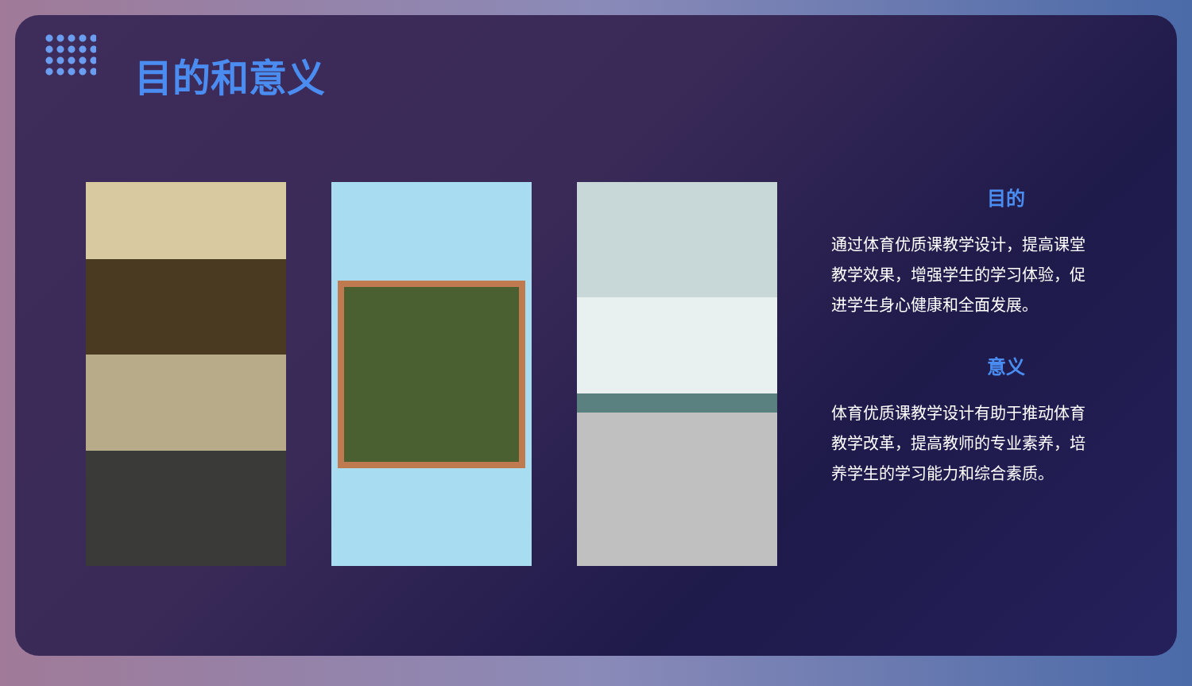目的和意义
目的
通过体育优质课教学设计，提高课堂教学效果，增强学生的学习体验，促进学生身心健康和全面发展。
意义
体育优质课教学设计有助于推动体育教学改革，提高教师的专业素养，培养学生的学习能力和综合素质。